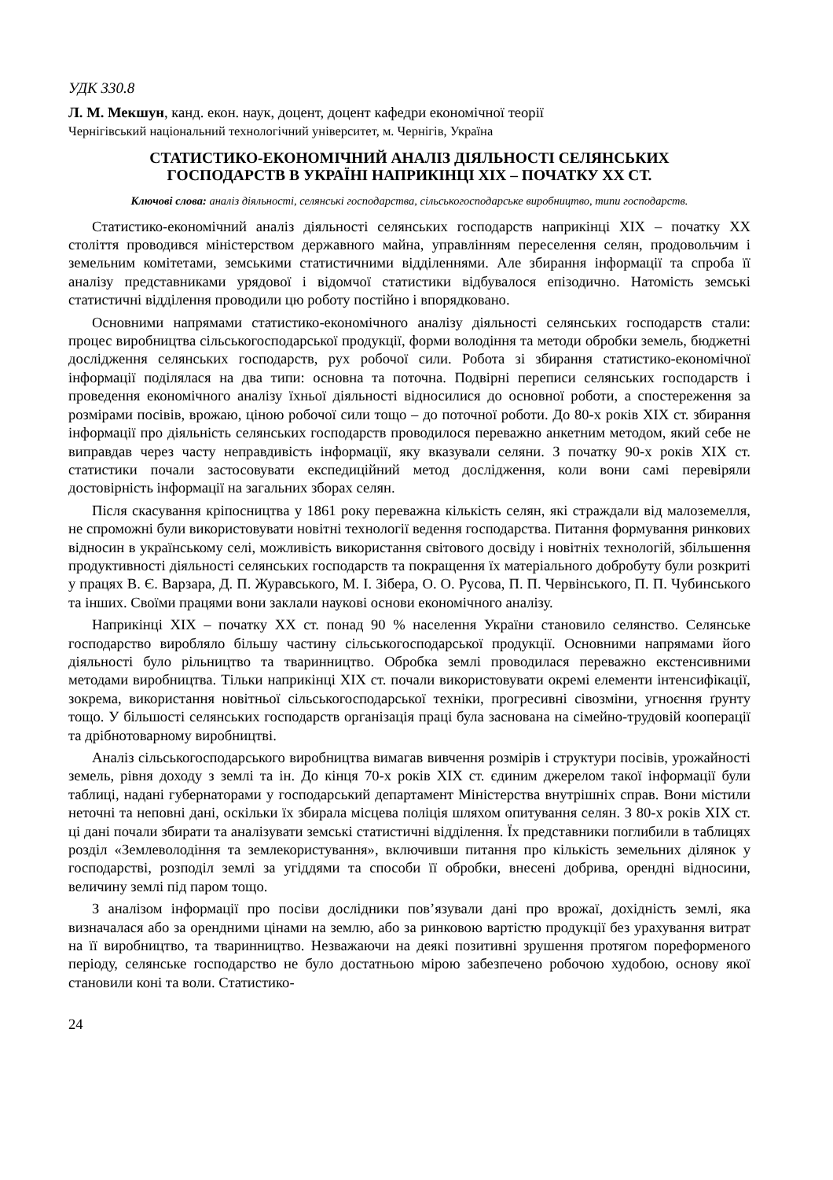УДК 330.8
Л. М. Мекшун, канд. екон. наук, доцент, доцент кафедри економічної теорії
Чернігівський національний технологічний університет, м. Чернігів, Україна
СТАТИСТИКО-ЕКОНОМІЧНИЙ АНАЛІЗ ДІЯЛЬНОСТІ СЕЛЯНСЬКИХ
ГОСПОДАРСТВ В УКРАЇНІ НАПРИКІНЦІ ХІХ – ПОЧАТКУ ХХ СТ.
Ключові слова: аналіз діяльності, селянські господарства, сільськогосподарське виробництво, типи господарств.
Статистико-економічний аналіз діяльності селянських господарств наприкінці ХІХ – початку ХХ століття проводився міністерством державного майна, управлінням переселення селян, продовольчим і земельним комітетами, земськими статистичними відділеннями. Але збирання інформації та спроба її аналізу представниками урядової і відомчої статистики відбувалося епізодично. Натомість земські статистичні відділення проводили цю роботу постійно і впорядковано.
Основними напрямами статистико-економічного аналізу діяльності селянських господарств стали: процес виробництва сільськогосподарської продукції, форми володіння та методи обробки земель, бюджетні дослідження селянських господарств, рух робочої сили. Робота зі збирання статистико-економічної інформації поділялася на два типи: основна та поточна. Подвірні переписи селянських господарств і проведення економічного аналізу їхньої діяльності відносилися до основної роботи, а спостереження за розмірами посівів, врожаю, ціною робочої сили тощо – до поточної роботи. До 80-х років ХІХ ст. збирання інформації про діяльність селянських господарств проводилося переважно анкетним методом, який себе не виправдав через часту неправдивість інформації, яку вказували селяни. З початку 90-х років ХІХ ст. статистики почали застосовувати експедиційний метод дослідження, коли вони самі перевіряли достовірність інформації на загальних зборах селян.
Після скасування кріпосництва у 1861 року переважна кількість селян, які страждали від малоземелля, не спроможні були використовувати новітні технології ведення господарства. Питання формування ринкових відносин в українському селі, можливість використання світового досвіду і новітніх технологій, збільшення продуктивності діяльності селянських господарств та покращення їх матеріального добробуту були розкриті у працях В. Є. Варзара, Д. П. Журавського, М. І. Зібера, О. О. Русова, П. П. Червінського, П. П. Чубинського та інших. Своїми працями вони заклали наукові основи економічного аналізу.
Наприкінці ХІХ – початку ХХ ст. понад 90 % населення України становило селянство. Селянське господарство виробляло більшу частину сільськогосподарської продукції. Основними напрямами його діяльності було рільництво та тваринництво. Обробка землі проводилася переважно екстенсивними методами виробництва. Тільки наприкінці ХІХ ст. почали використовувати окремі елементи інтенсифікації, зокрема, використання новітньої сільськогосподарської техніки, прогресивні сівозміни, угноєння ґрунту тощо. У більшості селянських господарств організація праці була заснована на сімейно-трудовій кооперації та дрібнотоварному виробництві.
Аналіз сільськогосподарського виробництва вимагав вивчення розмірів і структури посівів, урожайності земель, рівня доходу з землі та ін. До кінця 70-х років ХІХ ст. єдиним джерелом такої інформації були таблиці, надані губернаторами у господарський департамент Міністерства внутрішніх справ. Вони містили неточні та неповні дані, оскільки їх збирала місцева поліція шляхом опитування селян. З 80-х років ХІХ ст. ці дані почали збирати та аналізувати земські статистичні відділення. Їх представники поглибили в таблицях розділ «Землеволодіння та землекористування», включивши питання про кількість земельних ділянок у господарстві, розподіл землі за угіддями та способи її обробки, внесені добрива, орендні відносини, величину землі під паром тощо.
З аналізом інформації про посіви дослідники пов’язували дані про врожаї, дохідність землі, яка визначалася або за орендними цінами на землю, або за ринковою вартістю продукції без урахування витрат на її виробництво, та тваринництво. Незважаючи на деякі позитивні зрушення протягом пореформеного періоду, селянське господарство не було достатньою мірою забезпечено робочою худобою, основу якої становили коні та воли. Статистико-
24